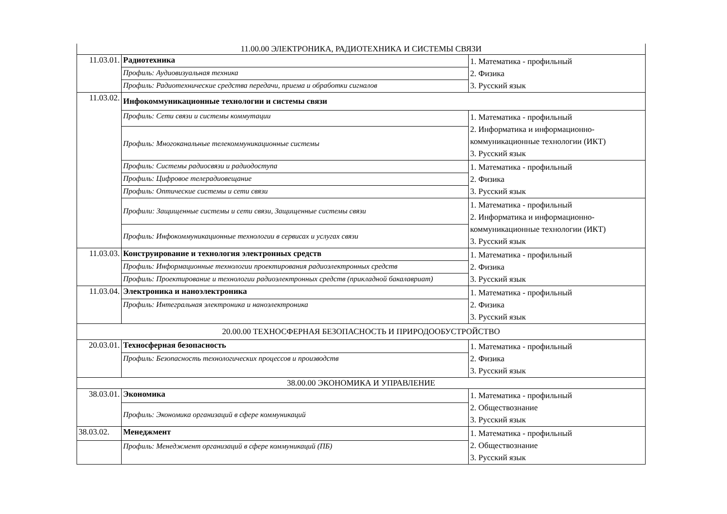| 11.00.00 ЭЛЕКТРОНИКА, РАДИОТЕХНИКА И СИСТЕМЫ СВЯЗИ | | |
| 11.03.01. | Радиотехника | 1. Математика - профильный 2. Физика 3. Русский язык |
| | Профиль: Аудиовизуальная техника | |
| | Профиль: Радиотехнические средства передачи, приема и обработки сигналов | |
| 11.03.02. | Инфокоммуникационные технологии и системы связи | |
| | Профиль: Сети связи и системы коммутации | 1. Математика - профильный 2. Информатика и информационно-коммуникационные технологии (ИКТ) 3. Русский язык |
| | Профиль: Многоканальные телекоммуникационные системы | |
| | Профиль: Системы радиосвязи и радиодоступа | 1. Математика - профильный 2. Физика 3. Русский язык |
| | Профиль: Цифровое телерадиовещание | |
| | Профиль: Оптические системы и сети связи | |
| | Профили: Защищенные системы и сети связи, Защищенные системы связи | 1. Математика - профильный 2. Информатика и информационно-коммуникационные технологии (ИКТ) 3. Русский язык |
| | Профиль: Инфокоммуникационные технологии в сервисах и услугах связи | |
| 11.03.03. | Конструирование и технология электронных средств | 1. Математика - профильный 2. Физика 3. Русский язык |
| | Профиль: Информационные технологии проектирования радиоэлектронных средств | |
| | Профиль: Проектирование и технологии радиоэлектронных средств (прикладной бакалавриат) | |
| 11.03.04. | Электроника и наноэлектроника | 1. Математика - профильный 2. Физика 3. Русский язык |
| | Профиль: Интегральная электроника и наноэлектроника | |
| 20.00.00 ТЕХНОСФЕРНАЯ БЕЗОПАСНОСТЬ И ПРИРОДООБУСТРОЙСТВО | | |
| 20.03.01. | Техносферная безопасность | 1. Математика - профильный 2. Физика 3. Русский язык |
| | Профиль: Безопасность технологических процессов и производств | |
| 38.00.00 ЭКОНОМИКА И УПРАВЛЕНИЕ | | |
| 38.03.01. | Экономика | 1. Математика - профильный 2. Обществознание 3. Русский язык |
| | Профиль: Экономика организаций в сфере коммуникаций | |
| 38.03.02. | Менеджмент | 1. Математика - профильный 2. Обществознание 3. Русский язык |
| | Профиль: Менеджмент организаций в сфере коммуникаций (ПБ) | |